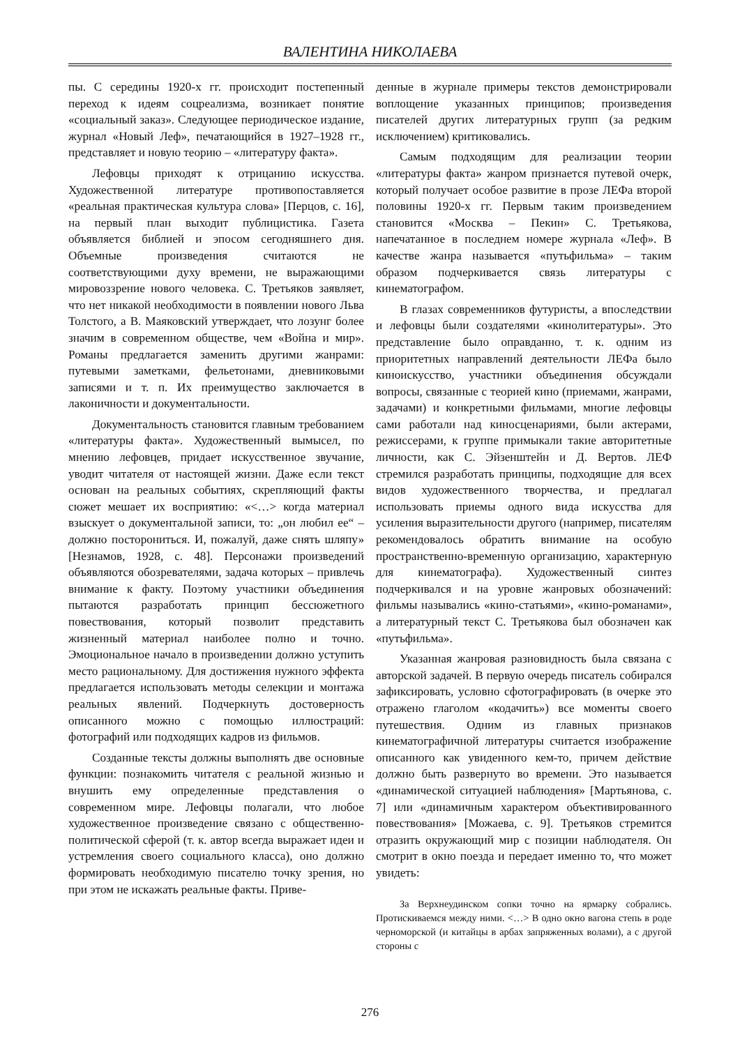ВАЛЕНТИНА НИКОЛАЕВА
пы. С середины 1920-х гг. происходит постепенный переход к идеям соцреализма, возникает понятие «социальный заказ». Следующее периодическое издание, журнал «Новый Леф», печатающийся в 1927–1928 гг., представляет и новую теорию – «литературу факта».
Лефовцы приходят к отрицанию искусства. Художественной литературе противопоставляется «реальная практическая культура слова» [Перцов, с. 16], на первый план выходит публицистика. Газета объявляется библией и эпосом сегодняшнего дня. Объемные произведения считаются не соответствующими духу времени, не выражающими мировоззрение нового человека. С. Третьяков заявляет, что нет никакой необходимости в появлении нового Льва Толстого, а В. Маяковский утверждает, что лозунг более значим в современном обществе, чем «Война и мир». Романы предлагается заменить другими жанрами: путевыми заметками, фельетонами, дневниковыми записями и т. п. Их преимущество заключается в лаконичности и документальности.
Документальность становится главным требованием «литературы факта». Художественный вымысел, по мнению лефовцев, придает искусственное звучание, уводит читателя от настоящей жизни. Даже если текст основан на реальных событиях, скрепляющий факты сюжет мешает их восприятию: «<…> когда материал взыскует о документальной записи, то: „он любил ее“ – должно посторониться. И, пожалуй, даже снять шляпу» [Незнамов, 1928, с. 48]. Персонажи произведений объявляются обозревателями, задача которых – привлечь внимание к факту. Поэтому участники объединения пытаются разработать принцип бессюжетного повествования, который позволит представить жизненный материал наиболее полно и точно. Эмоциональное начало в произведении должно уступить место рациональному. Для достижения нужного эффекта предлагается использовать методы селекции и монтажа реальных явлений. Подчеркнуть достоверность описанного можно с помощью иллюстраций: фотографий или подходящих кадров из фильмов.
Созданные тексты должны выполнять две основные функции: познакомить читателя с реальной жизнью и внушить ему определенные представления о современном мире. Лефовцы полагали, что любое художественное произведение связано с общественно-политической сферой (т. к. автор всегда выражает идеи и устремления своего социального класса), оно должно формировать необходимую писателю точку зрения, но при этом не искажать реальные факты. Приве-
денные в журнале примеры текстов демонстрировали воплощение указанных принципов; произведения писателей других литературных групп (за редким исключением) критиковались.
Самым подходящим для реализации теории «литературы факта» жанром признается путевой очерк, который получает особое развитие в прозе ЛЕФа второй половины 1920-х гг. Первым таким произведением становится «Москва – Пекин» С. Третьякова, напечатанное в последнем номере журнала «Леф». В качестве жанра называется «путьфильма» – таким образом подчеркивается связь литературы с кинематографом.
В глазах современников футуристы, а впоследствии и лефовцы были создателями «кинолитературы». Это представление было оправданно, т. к. одним из приоритетных направлений деятельности ЛЕФа было киноискусство, участники объединения обсуждали вопросы, связанные с теорией кино (приемами, жанрами, задачами) и конкретными фильмами, многие лефовцы сами работали над киносценариями, были актерами, режиссерами, к группе примыкали такие авторитетные личности, как С. Эйзенштейн и Д. Вертов. ЛЕФ стремился разработать принципы, подходящие для всех видов художественного творчества, и предлагал использовать приемы одного вида искусства для усиления выразительности другого (например, писателям рекомендовалось обратить внимание на особую пространственно-временную организацию, характерную для кинематографа). Художественный синтез подчеркивался и на уровне жанровых обозначений: фильмы назывались «кино-статьями», «кино-романами», а литературный текст С. Третьякова был обозначен как «путьфильма».
Указанная жанровая разновидность была связана с авторской задачей. В первую очередь писатель собирался зафиксировать, условно сфотографировать (в очерке это отражено глаголом «кодачить») все моменты своего путешествия. Одним из главных признаков кинематографичной литературы считается изображение описанного как увиденного кем-то, причем действие должно быть развернуто во времени. Это называется «динамической ситуацией наблюдения» [Мартьянова, с. 7] или «динамичным характером объективированного повествования» [Можаева, с. 9]. Третьяков стремится отразить окружающий мир с позиции наблюдателя. Он смотрит в окно поезда и передает именно то, что может увидеть:
За Верхнеудинском сопки точно на ярмарку собрались. Протискиваемся между ними. <…> В одно окно вагона степь в роде черноморской (и китайцы в арбах запряженных волами), а с другой стороны с
276